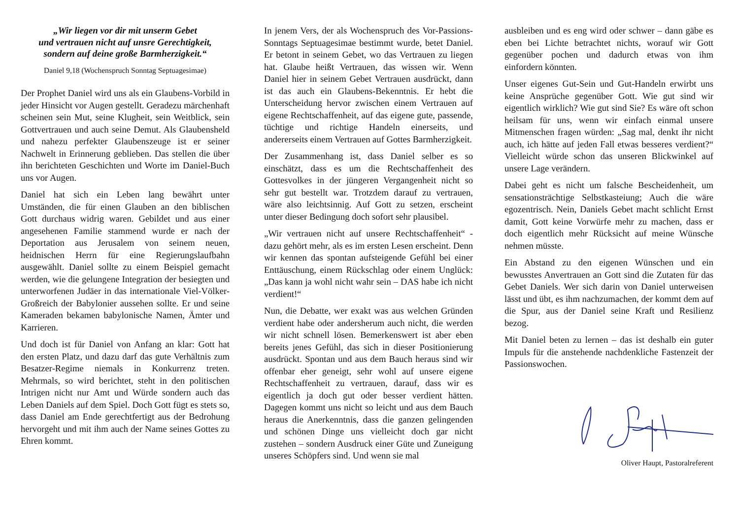„Wir liegen vor dir mit unserm Gebet
und vertrauen nicht auf unsre Gerechtigkeit,
sondern auf deine große Barmherzigkeit.“
Daniel 9,18 (Wochenspruch Sonntag Septuagesimae)
Der Prophet Daniel wird uns als ein Glaubens-Vorbild in jeder Hinsicht vor Augen gestellt. Geradezu märchenhaft scheinen sein Mut, seine Klugheit, sein Weitblick, sein Gottvertrauen und auch seine Demut. Als Glaubensheld und nahezu perfekter Glaubenszeuge ist er seiner Nachwelt in Erinnerung geblieben. Das stellen die über ihn berichteten Geschichten und Worte im Daniel-Buch uns vor Augen.
Daniel hat sich ein Leben lang bewährt unter Umständen, die für einen Glauben an den biblischen Gott durchaus widrig waren. Gebildet und aus einer angesehenen Familie stammend wurde er nach der Deportation aus Jerusalem von seinem neuen, heidnischen Herrn für eine Regierungslaufbahn ausgewählt. Daniel sollte zu einem Beispiel gemacht werden, wie die gelungene Integration der besiegten und unterworfenen Judäer in das internationale Viel-Völker-Großreich der Babylonier aussehen sollte. Er und seine Kameraden bekamen babylonische Namen, Ämter und Karrieren.
Und doch ist für Daniel von Anfang an klar: Gott hat den ersten Platz, und dazu darf das gute Verhältnis zum Besatzer-Regime niemals in Konkurrenz treten. Mehrmals, so wird berichtet, steht in den politischen Intrigen nicht nur Amt und Würde sondern auch das Leben Daniels auf dem Spiel. Doch Gott fügt es stets so, dass Daniel am Ende gerechtfertigt aus der Bedrohung hervorgeht und mit ihm auch der Name seines Gottes zu Ehren kommt.
In jenem Vers, der als Wochenspruch des Vor-Passions-Sonntags Septuagesimae bestimmt wurde, betet Daniel. Er betont in seinem Gebet, wo das Vertrauen zu liegen hat. Glaube heißt Vertrauen, das wissen wir. Wenn Daniel hier in seinem Gebet Vertrauen ausdrückt, dann ist das auch ein Glaubens-Bekenntnis. Er hebt die Unterscheidung hervor zwischen einem Vertrauen auf eigene Rechtschaffenheit, auf das eigene gute, passende, tüchtige und richtige Handeln einerseits, und andererseits einem Vertrauen auf Gottes Barmherzigkeit.
Der Zusammenhang ist, dass Daniel selber es so einschätzt, dass es um die Rechtschaffenheit des Gottesvolkes in der jüngeren Vergangenheit nicht so sehr gut bestellt war. Trotzdem darauf zu vertrauen, wäre also leichtsinnig. Auf Gott zu setzen, erscheint unter dieser Bedingung doch sofort sehr plausibel.
„Wir vertrauen nicht auf unsere Rechtschaffenheit“ - dazu gehört mehr, als es im ersten Lesen erscheint. Denn wir kennen das spontan aufsteigende Gefühl bei einer Enttäuschung, einem Rückschlag oder einem Unglück: „Das kann ja wohl nicht wahr sein – DAS habe ich nicht verdient!“
Nun, die Debatte, wer exakt was aus welchen Gründen verdient habe oder andersherum auch nicht, die werden wir nicht schnell lösen. Bemerkenswert ist aber eben bereits jenes Gefühl, das sich in dieser Positionierung ausdrückt. Spontan und aus dem Bauch heraus sind wir offenbar eher geneigt, sehr wohl auf unsere eigene Rechtschaffenheit zu vertrauen, darauf, dass wir es eigentlich ja doch gut oder besser verdient hätten. Dagegen kommt uns nicht so leicht und aus dem Bauch heraus die Anerkenntnis, dass die ganzen gelingenden und schönen Dinge uns vielleicht doch gar nicht zustehen – sondern Ausdruck einer Güte und Zuneigung unseres Schöpfers sind. Und wenn sie mal
ausbleiben und es eng wird oder schwer – dann gäbe es eben bei Lichte betrachtet nichts, worauf wir Gott gegenüber pochen und dadurch etwas von ihm einfordern könnten.
Unser eigenes Gut-Sein und Gut-Handeln erwirbt uns keine Ansprüche gegenüber Gott. Wie gut sind wir eigentlich wirklich? Wie gut sind Sie? Es wäre oft schon heilsam für uns, wenn wir einfach einmal unsere Mitmenschen fragen würden: „Sag mal, denkt ihr nicht auch, ich hätte auf jeden Fall etwas besseres verdient?“ Vielleicht würde schon das unseren Blickwinkel auf unsere Lage verändern.
Dabei geht es nicht um falsche Bescheidenheit, um sensationsträchtige Selbstkasteiung; Auch die wäre egozentrisch. Nein, Daniels Gebet macht schlicht Ernst damit, Gott keine Vorwürfe mehr zu machen, dass er doch eigentlich mehr Rücksicht auf meine Wünsche nehmen müsste.
Ein Abstand zu den eigenen Wünschen und ein bewusstes Anvertrauen an Gott sind die Zutaten für das Gebet Daniels. Wer sich darin von Daniel unterweisen lässt und übt, es ihm nachzumachen, der kommt dem auf die Spur, aus der Daniel seine Kraft und Resilienz bezog.
Mit Daniel beten zu lernen – das ist deshalb ein guter Impuls für die anstehende nachdenkliche Fastenzeit der Passionswochen.
Oliver Haupt, Pastoralreferent